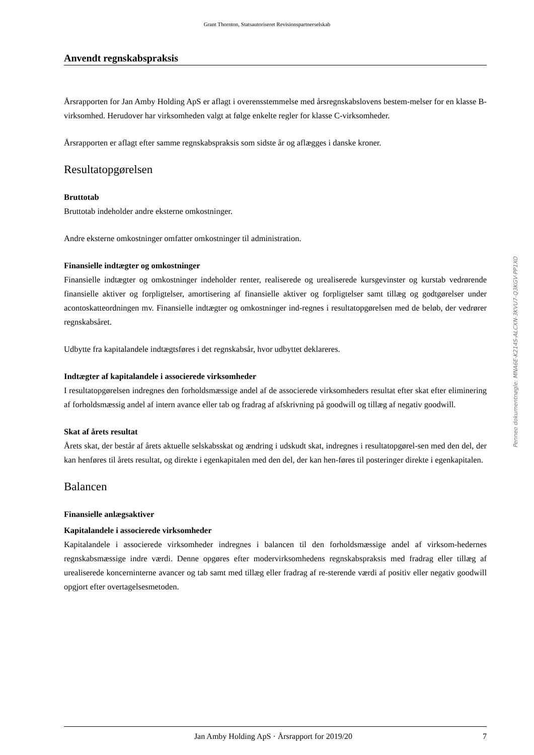Grant Thornton, Statsautoriseret Revisionspartnerselskab
Anvendt regnskabspraksis
Årsrapporten for Jan Amby Holding ApS er aflagt i overensstemmelse med årsregnskabslovens bestem-melser for en klasse B-virksomhed. Herudover har virksomheden valgt at følge enkelte regler for klasse C-virksomheder.
Årsrapporten er aflagt efter samme regnskabspraksis som sidste år og aflægges i danske kroner.
Resultatopgørelsen
Bruttotab
Bruttotab indeholder andre eksterne omkostninger.
Andre eksterne omkostninger omfatter omkostninger til administration.
Finansielle indtægter og omkostninger
Finansielle indtægter og omkostninger indeholder renter, realiserede og urealiserede kursgevinster og kurstab vedrørende finansielle aktiver og forpligtelser, amortisering af finansielle aktiver og forpligtelser samt tillæg og godtgørelser under acontoskatteordningen mv. Finansielle indtægter og omkostninger ind-regnes i resultatopgørelsen med de beløb, der vedrører regnskabsåret.
Udbytte fra kapitalandele indtægtsføres i det regnskabsår, hvor udbyttet deklareres.
Indtægter af kapitalandele i associerede virksomheder
I resultatopgørelsen indregnes den forholdsmæssige andel af de associerede virksomheders resultat efter skat efter eliminering af forholdsmæssig andel af intern avance eller tab og fradrag af afskrivning på goodwill og tillæg af negativ goodwill.
Skat af årets resultat
Årets skat, der består af årets aktuelle selskabsskat og ændring i udskudt skat, indregnes i resultatopgørel-sen med den del, der kan henføres til årets resultat, og direkte i egenkapitalen med den del, der kan hen-føres til posteringer direkte i egenkapitalen.
Balancen
Finansielle anlægsaktiver
Kapitalandele i associerede virksomheder
Kapitalandele i associerede virksomheder indregnes i balancen til den forholdsmæssige andel af virksom-hedernes regnskabsmæssige indre værdi. Denne opgøres efter modervirksomhedens regnskabspraksis med fradrag eller tillæg af urealiserede koncerninterne avancer og tab samt med tillæg eller fradrag af re-sterende værdi af positiv eller negativ goodwill opgjort efter overtagelsesmetoden.
Penneo dokumentnøgle: MNA6E-K214S-ALCXN-3KVU7-Q3KGV-PP1XO
Jan Amby Holding ApS · Årsrapport for 2019/20 7